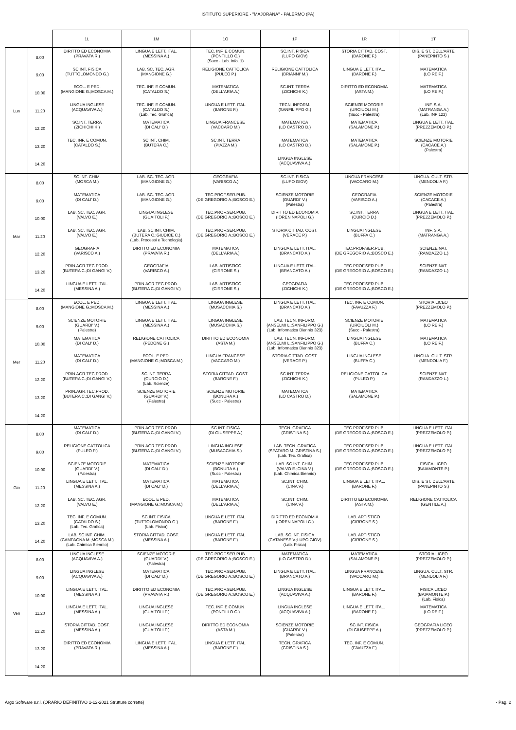ISTITUTO SUPERIORE - "MAJORANA" - PALERMO (PA)
| | | 1L | 1M | 1O | 1P | 1R | 1T |
| --- | --- | --- | --- | --- | --- | --- | --- |
| Lun | 8.00 | DIRITTO ED ECONOMIA (PRAVATA R.) | LINGUA E LETT. ITAL. (MESSINA A.) | TEC. INF. E COMUN. (PONTILLO C.) (Succ - Lab. Info. 1) | SC.INT. FISICA (LUPO GIOV) | STORIA CITTAD. COST. (BARONE F.) | DIS. E ST. DELL'ARTE (PANEPINTO S.) |
| | 9.00 | SC.INT. FISICA (TUTTOLOMONDO G.) | LAB. SC. TEC. AGR. (MANGIONE G.) | RELIGIONE CATTOLICA (PULEO P.) | RELIGIONE CATTOLICA (BRIANNI' M.) | LINGUA E LETT. ITAL. (BARONE F.) | MATEMATICA (LO RE F.) |
| | 10.00 | ECOL. E PED. (MANGIONE G.;MOSCA M.) | TEC. INF. E COMUN. (CATALDO S.) | MATEMATICA (DELL'ARIA A.) | SC.INT. TERRA (ZICHICHI K.) | DIRITTO ED ECONOMIA (ASTA M.) | MATEMATICA (LO RE F.) |
| | 11.20 | LINGUA INGLESE (ACQUAVIVA A.) | TEC. INF. E COMUN. (CATALDO S.) (Lab. Tec. Grafica) | LINGUA E LETT. ITAL. (BARONE F.) | TECN. INFORM. (SANFILIPPO G.) | SCIENZE MOTORIE (URCIUOLI M.) (Succ - Palestra) | INF. S.A. (MATRANGA A.) (Lab. INF 122) |
| | 12.20 | SC.INT. TERRA (ZICHICHI K.) | MATEMATICA (DI CALI' D.) | LINGUA FRANCESE (VACCARO M.) | MATEMATICA (LO CASTRO D.) | MATEMATICA (SALAMONE P.) | LINGUA E LETT. ITAL. (PREZZEMOLO P.) |
| | 13.20 | TEC. INF. E COMUN. (CATALDO S.) | SC.INT. CHIM. (BUTERA C.) | SC.INT. TERRA (PIAZZA M.) | MATEMATICA (LO CASTRO D.) | MATEMATICA (SALAMONE P.) | SCIENZE MOTORIE (CACACE A.) (Palestra) |
| | 14.20 | | | | LINGUA INGLESE (ACQUAVIVA A.) | | |
| Mar | 8.00 | SC.INT. CHIM. (MOSCA M.) | LAB. SC. TEC. AGR. (MANGIONE G.) | GEOGRAFIA (VARISCO A.) | SC.INT. FISICA (LUPO GIOV) | LINGUA FRANCESE (VACCARO M.) | LINGUA. CULT. STR. (MENDOLIA F.) |
| | 9.00 | MATEMATICA (DI CALI' D.) | LAB. SC. TEC. AGR. (MANGIONE G.) | TEC.PROF.SER.PUB. (DE GREGORIO A.;BOSCO E.) | SCIENZE MOTORIE (GUARDI' V.) (Palestra) | GEOGRAFIA (VARISCO A.) | SCIENZE MOTORIE (CACACE A.) (Palestra) |
| | 10.00 | LAB. SC. TEC. AGR. (VALVO E.) | LINGUA INGLESE (GUAITOLI P.) | TEC.PROF.SER.PUB. (DE GREGORIO A.;BOSCO E.) | DIRITTO ED ECONOMIA (IOREN NAPOLI G.) | SC.INT. TERRA (CURCIO D.) | LINGUA E LETT. ITAL. (PREZZEMOLO P.) |
| | 11.20 | LAB. SC. TEC. AGR. (VALVO E.) | LAB. SC.INT. CHIM. (BUTERA C.;GIUDICE C.) (Lab. Processi e Tecnologia) | TEC.PROF.SER.PUB. (DE GREGORIO A.;BOSCO E.) | STORIA CITTAD. COST. (VERACE P.) | LINGUA INGLESE (BUFFA C.) | INF. S.A. (MATRANGA A.) |
| | 12.20 | GEOGRAFIA (VARISCO A.) | DIRITTO ED ECONOMIA (PRAVATA R.) | MATEMATICA (DELL'ARIA A.) | LINGUA E LETT. ITAL. (BRANCATO A.) | TEC.PROF.SER.PUB. (DE GREGORIO A.;BOSCO E.) | SCIENZE NAT. (RANDAZZO L.) |
| | 13.20 | PRIN.AGR.TEC.PROD. (BUTERA C.;DI GANGI V.) | GEOGRAFIA (VARISCO A.) | LAB. ARTISTICO (CIRRONE S.) | LINGUA E LETT. ITAL. (BRANCATO A.) | TEC.PROF.SER.PUB. (DE GREGORIO A.;BOSCO E.) | SCIENZE NAT. (RANDAZZO L.) |
| | 14.20 | LINGUA E LETT. ITAL. (MESSINA A.) | PRIN.AGR.TEC.PROD. (BUTERA C.;DI GANGI V.) | LAB. ARTISTICO (CIRRONE S.) | GEOGRAFIA (ZICHICHI K.) | TEC.PROF.SER.PUB. (DE GREGORIO A.;BOSCO E.) | |
| Mer | 8.00 | ECOL. E PED. (MANGIONE G.;MOSCA M.) | LINGUA E LETT. ITAL. (MESSINA A.) | LINGUA INGLESE (MUSACCHIA S.) | LINGUA E LETT. ITAL. (BRANCATO A.) | TEC. INF. E COMUN. (FAVUZZA F.) | STORIA LICEO (PREZZEMOLO P.) |
| | 9.00 | SCIENZE MOTORIE (GUARDI' V.) (Palestra) | LINGUA E LETT. ITAL. (MESSINA A.) | LINGUA INGLESE (MUSACCHIA S.) | LAB. TECN. INFORM. (ANSELMI L.;SANFILIPPO G.) (Lab. Informatica Biennio 323) | SCIENZE MOTORIE (URCIUOLI M.) (Succ - Palestra) | MATEMATICA (LO RE F.) |
| | 10.00 | MATEMATICA (DI CALI' D.) | RELIGIONE CATTOLICA (PEDONE G.) | DIRITTO ED ECONOMIA (ASTA M.) | LAB. TECN. INFORM. (ANSELMI L.;SANFILIPPO G.) (Lab. Informatica Biennio 323) | LINGUA INGLESE (BUFFA C.) | MATEMATICA (LO RE F.) |
| | 11.20 | MATEMATICA (DI CALI' D.) | ECOL. E PED. (MANGIONE G.;MOSCA M.) | LINGUA FRANCESE (VACCARO M.) | STORIA CITTAD. COST. (VERACE P.) | LINGUA INGLESE (BUFFA C.) | LINGUA. CULT. STR. (MENDOLIA F.) |
| | 12.20 | PRIN.AGR.TEC.PROD. (BUTERA C.;DI GANGI V.) | SC.INT. TERRA (CURCIO D.) (Lab. Scienze) | STORIA CITTAD. COST. (BARONE F.) | SC.INT. TERRA (ZICHICHI K.) | RELIGIONE CATTOLICA (PULEO P.) | SCIENZE NAT. (RANDAZZO L.) |
| | 13.20 | PRIN.AGR.TEC.PROD. (BUTERA C.;DI GANGI V.) | SCIENZE MOTORIE (GUARDI' V.) (Palestra) | SCIENZE MOTORIE (BONURA A.) (Succ - Palestra) | MATEMATICA (LO CASTRO D.) | MATEMATICA (SALAMONE P.) | |
| | 14.20 | | | | | | |
| Gio | 8.00 | MATEMATICA (DI CALI' D.) | PRIN.AGR.TEC.PROD. (BUTERA C.;DI GANGI V.) | SC.INT. FISICA (DI GIUSEPPE A.) | TECN. GRAFICA (GRISTINA S.) | TEC.PROF.SER.PUB. (DE GREGORIO A.;BOSCO E.) | LINGUA E LETT. ITAL. (PREZZEMOLO P.) |
| | 9.00 | RELIGIONE CATTOLICA (PULEO P.) | PRIN.AGR.TEC.PROD. (BUTERA C.;DI GANGI V.) | LINGUA INGLESE (MUSACCHIA S.) | LAB. TECN. GRAFICA (SPATARO M.;GRISTINA S.) (Lab. Tec. Grafica) | TEC.PROF.SER.PUB. (DE GREGORIO A.;BOSCO E.) | LINGUA E LETT. ITAL. (PREZZEMOLO P.) |
| | 10.00 | SCIENZE MOTORIE (GUARDI' V.) (Palestra) | MATEMATICA (DI CALI' D.) | SCIENZE MOTORIE (BONURA A.) (Succ - Palestra) | LAB. SC.INT. CHIM. (VALVO E.;CINA V.) (Lab. Chimica Biennio) | TEC.PROF.SER.PUB. (DE GREGORIO A.;BOSCO E.) | FISICA LICEO (BAIAMONTE P.) |
| | 11.20 | LINGUA E LETT. ITAL. (MESSINA A.) | MATEMATICA (DI CALI' D.) | MATEMATICA (DELL'ARIA A.) | SC.INT. CHIM. (CINA V.) | LINGUA E LETT. ITAL. (BARONE F.) | DIS. E ST. DELL'ARTE (PANEPINTO S.) |
| | 12.20 | LAB. SC. TEC. AGR. (VALVO E.) | ECOL. E PED. (MANGIONE G.;MOSCA M.) | MATEMATICA (DELL'ARIA A.) | SC.INT. CHIM. (CINA V.) | DIRITTO ED ECONOMIA (ASTA M.) | RELIGIONE CATTOLICA (GENTILE A.) |
| | 13.20 | TEC. INF. E COMUN. (CATALDO S.) (Lab. Tec. Grafica) | SC.INT. FISICA (TUTTOLOMONDO G.) (Lab. Fisica) | LINGUA E LETT. ITAL. (BARONE F.) | DIRITTO ED ECONOMIA (IOREN NAPOLI G.) | LAB. ARTISTICO (CIRRONE S.) | |
| | 14.20 | LAB. SC.INT. CHIM. (CAMPAGNA M.;MOSCA M.) (Lab. Chimica Biennio) | STORIA CITTAD. COST. (MESSINA A.) | LINGUA E LETT. ITAL. (BARONE F.) | LAB. SC.INT. FISICA (CATANESE V.;LUPO GIOV) (Lab. Fisica) | LAB. ARTISTICO (CIRRONE S.) | |
| Ven | 8.00 | LINGUA INGLESE (ACQUAVIVA A.) | SCIENZE MOTORIE (GUARDI' V.) (Palestra) | TEC.PROF.SER.PUB. (DE GREGORIO A.;BOSCO E.) | MATEMATICA (LO CASTRO D.) | MATEMATICA (SALAMONE P.) | STORIA LICEO (PREZZEMOLO P.) |
| | 9.00 | LINGUA INGLESE (ACQUAVIVA A.) | MATEMATICA (DI CALI' D.) | TEC.PROF.SER.PUB. (DE GREGORIO A.;BOSCO E.) | LINGUA E LETT. ITAL. (BRANCATO A.) | LINGUA FRANCESE (VACCARO M.) | LINGUA. CULT. STR. (MENDOLIA F.) |
| | 10.00 | LINGUA E LETT. ITAL. (MESSINA A.) | DIRITTO ED ECONOMIA (PRAVATA R.) | TEC.PROF.SER.PUB. (DE GREGORIO A.;BOSCO E.) | LINGUA INGLESE (ACQUAVIVA A.) | LINGUA E LETT. ITAL. (BARONE F.) | FISICA LICEO (BAIAMONTE P.) (Lab. Fisica) |
| | 11.20 | LINGUA E LETT. ITAL. (MESSINA A.) | LINGUA INGLESE (GUAITOLI P.) | TEC. INF. E COMUN. (PONTILLO C.) | LINGUA INGLESE (ACQUAVIVA A.) | LINGUA E LETT. ITAL. (BARONE F.) | MATEMATICA (LO RE F.) |
| | 12.20 | STORIA CITTAD. COST. (MESSINA A.) | LINGUA INGLESE (GUAITOLI P.) | DIRITTO ED ECONOMIA (ASTA M.) | SCIENZE MOTORIE (GUARDI' V.) (Palestra) | SC.INT. FISICA (DI GIUSEPPE A.) | GEOGRAFIA LICEO (PREZZEMOLO P.) |
| | 13.20 | DIRITTO ED ECONOMIA (PRAVATA R.) | LINGUA E LETT. ITAL. (MESSINA A.) | LINGUA E LETT. ITAL. (BARONE F.) | TECN. GRAFICA (GRISTINA S.) | TEC. INF. E COMUN. (FAVUZZA F.) | |
| | 14.20 | | | | | | |
Argo Software s.r.l. (ORARIO DEFINITIVO 1-12-2021 Strutture corrette) - Pag. 2